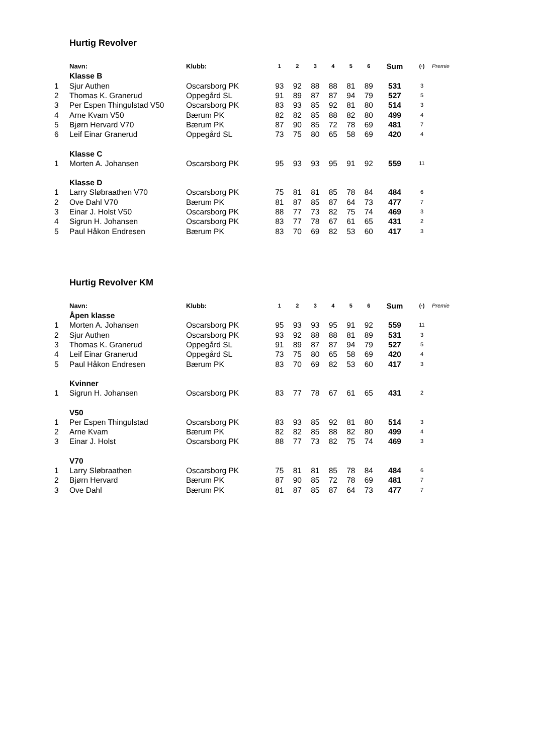Hurtig Revolver
| | Navn: | Klubb: | 1 | 2 | 3 | 4 | 5 | 6 | Sum | (·) | Premie |
| --- | --- | --- | --- | --- | --- | --- | --- | --- | --- | --- | --- |
| | Klasse B | | | | | | | | | | |
| 1 | Sjur Authen | Oscarsborg PK | 93 | 92 | 88 | 88 | 81 | 89 | 531 | 3 | |
| 2 | Thomas K. Granerud | Oppegård SL | 91 | 89 | 87 | 87 | 94 | 79 | 527 | 5 | |
| 3 | Per Espen Thingulstad V50 | Oscarsborg PK | 83 | 93 | 85 | 92 | 81 | 80 | 514 | 3 | |
| 4 | Arne Kvam V50 | Bærum PK | 82 | 82 | 85 | 88 | 82 | 80 | 499 | 4 | |
| 5 | Bjørn Hervard V70 | Bærum PK | 87 | 90 | 85 | 72 | 78 | 69 | 481 | 7 | |
| 6 | Leif Einar Granerud | Oppegård SL | 73 | 75 | 80 | 65 | 58 | 69 | 420 | 4 | |
| | Klasse C | | | | | | | | | | |
| 1 | Morten A. Johansen | Oscarsborg PK | 95 | 93 | 93 | 95 | 91 | 92 | 559 | 11 | |
| | Klasse D | | | | | | | | | | |
| 1 | Larry Sløbraathen V70 | Oscarsborg PK | 75 | 81 | 81 | 85 | 78 | 84 | 484 | 6 | |
| 2 | Ove Dahl V70 | Bærum PK | 81 | 87 | 85 | 87 | 64 | 73 | 477 | 7 | |
| 3 | Einar J. Holst V50 | Oscarsborg PK | 88 | 77 | 73 | 82 | 75 | 74 | 469 | 3 | |
| 4 | Sigrun H. Johansen | Oscarsborg PK | 83 | 77 | 78 | 67 | 61 | 65 | 431 | 2 | |
| 5 | Paul Håkon Endresen | Bærum PK | 83 | 70 | 69 | 82 | 53 | 60 | 417 | 3 | |
Hurtig Revolver KM
| | Navn: | Klubb: | 1 | 2 | 3 | 4 | 5 | 6 | Sum | (·) | Premie |
| --- | --- | --- | --- | --- | --- | --- | --- | --- | --- | --- | --- |
| | Åpen klasse | | | | | | | | | | |
| 1 | Morten A. Johansen | Oscarsborg PK | 95 | 93 | 93 | 95 | 91 | 92 | 559 | 11 | |
| 2 | Sjur Authen | Oscarsborg PK | 93 | 92 | 88 | 88 | 81 | 89 | 531 | 3 | |
| 3 | Thomas K. Granerud | Oppegård SL | 91 | 89 | 87 | 87 | 94 | 79 | 527 | 5 | |
| 4 | Leif Einar Granerud | Oppegård SL | 73 | 75 | 80 | 65 | 58 | 69 | 420 | 4 | |
| 5 | Paul Håkon Endresen | Bærum PK | 83 | 70 | 69 | 82 | 53 | 60 | 417 | 3 | |
| | Kvinner | | | | | | | | | | |
| 1 | Sigrun H. Johansen | Oscarsborg PK | 83 | 77 | 78 | 67 | 61 | 65 | 431 | 2 | |
| | V50 | | | | | | | | | | |
| 1 | Per Espen Thingulstad | Oscarsborg PK | 83 | 93 | 85 | 92 | 81 | 80 | 514 | 3 | |
| 2 | Arne Kvam | Bærum PK | 82 | 82 | 85 | 88 | 82 | 80 | 499 | 4 | |
| 3 | Einar J. Holst | Oscarsborg PK | 88 | 77 | 73 | 82 | 75 | 74 | 469 | 3 | |
| | V70 | | | | | | | | | | |
| 1 | Larry Sløbraathen | Oscarsborg PK | 75 | 81 | 81 | 85 | 78 | 84 | 484 | 6 | |
| 2 | Bjørn Hervard | Bærum PK | 87 | 90 | 85 | 72 | 78 | 69 | 481 | 7 | |
| 3 | Ove Dahl | Bærum PK | 81 | 87 | 85 | 87 | 64 | 73 | 477 | 7 | |